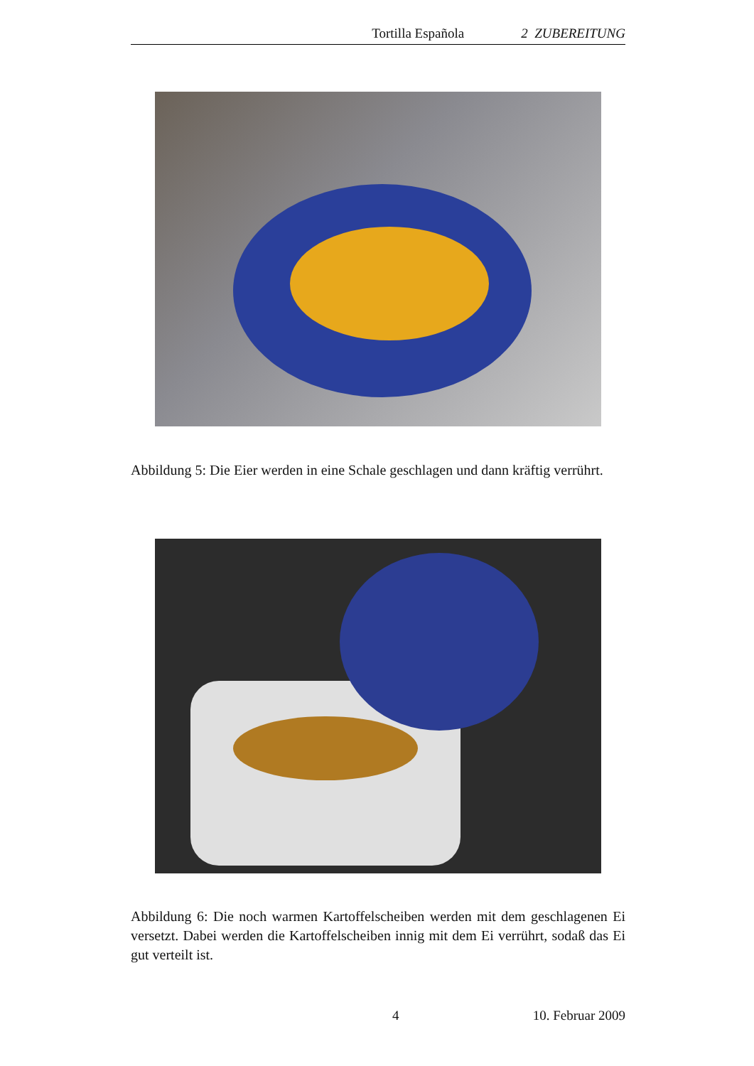Tortilla Española 2 ZUBEREITUNG
Abbildung 5: Die Eier werden in eine Schale geschlagen und dann kräftig verrührt.
Abbildung 6: Die noch warmen Kartoffelscheiben werden mit dem geschlagenen Ei versetzt. Dabei werden die Kartoffelscheiben innig mit dem Ei verrührt, sodaß das Ei gut verteilt ist.
4 10. Februar 2009